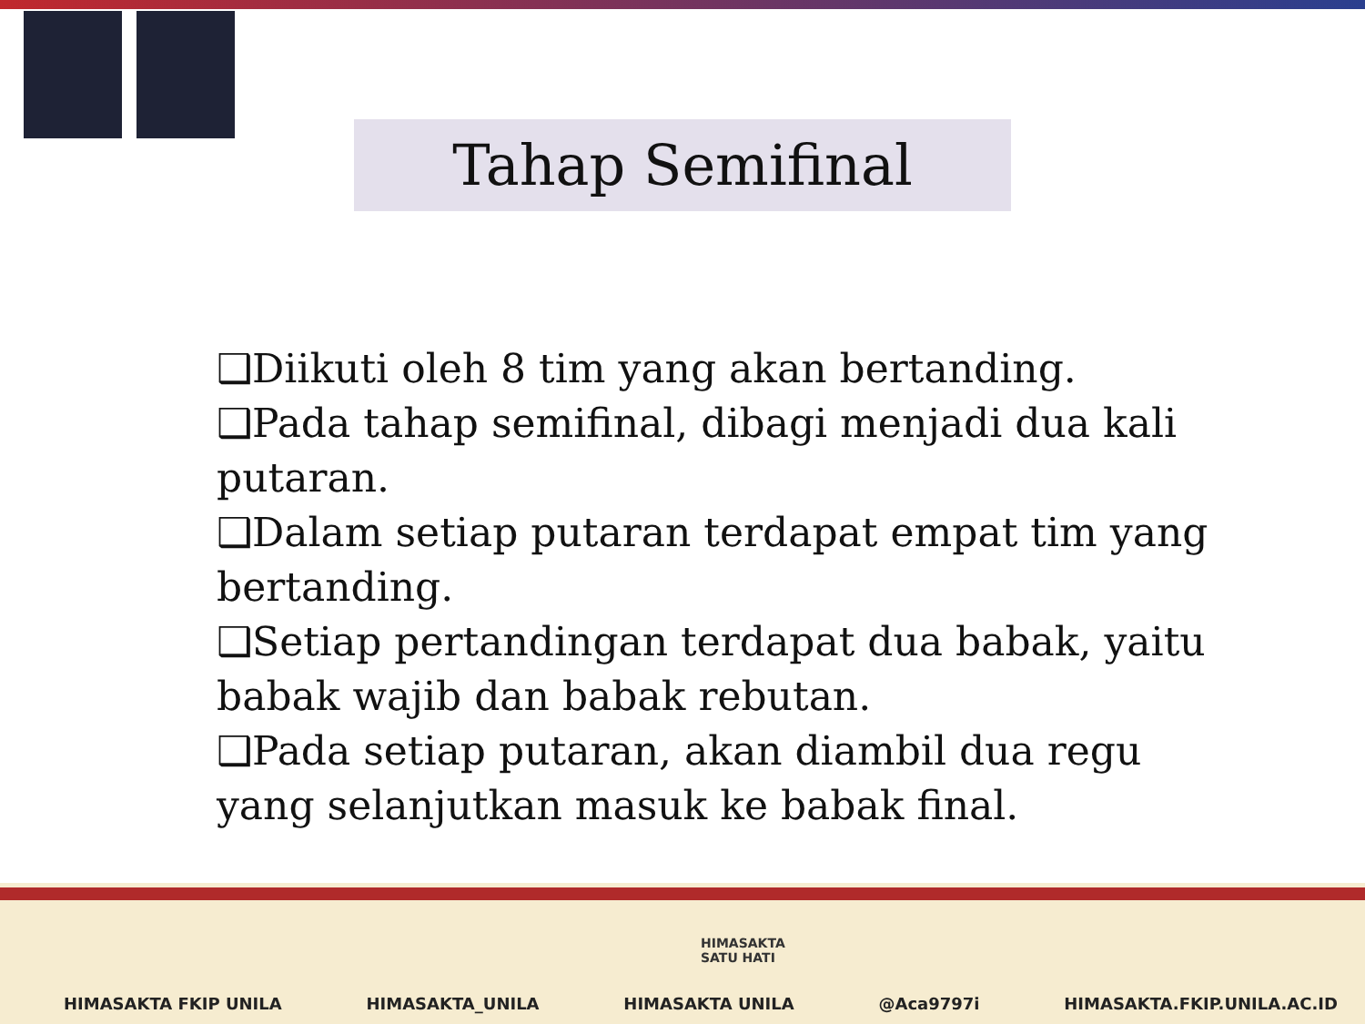Tahap Semifinal
❑Diikuti oleh 8 tim yang akan bertanding.
❑Pada tahap semifinal, dibagi menjadi dua kali putaran.
❑Dalam setiap putaran terdapat empat tim yang bertanding.
❑Setiap pertandingan terdapat dua babak, yaitu babak wajib dan babak rebutan.
❑Pada setiap putaran, akan diambil dua regu yang selanjutkan masuk ke babak final.
HIMASAKTA
SATU HATI
HIMASAKTA FKIP UNILA HIMASAKTA_UNILA HIMASAKTA UNILA @Aca9797i HIMASAKTA.FKIP.UNILA.AC.ID